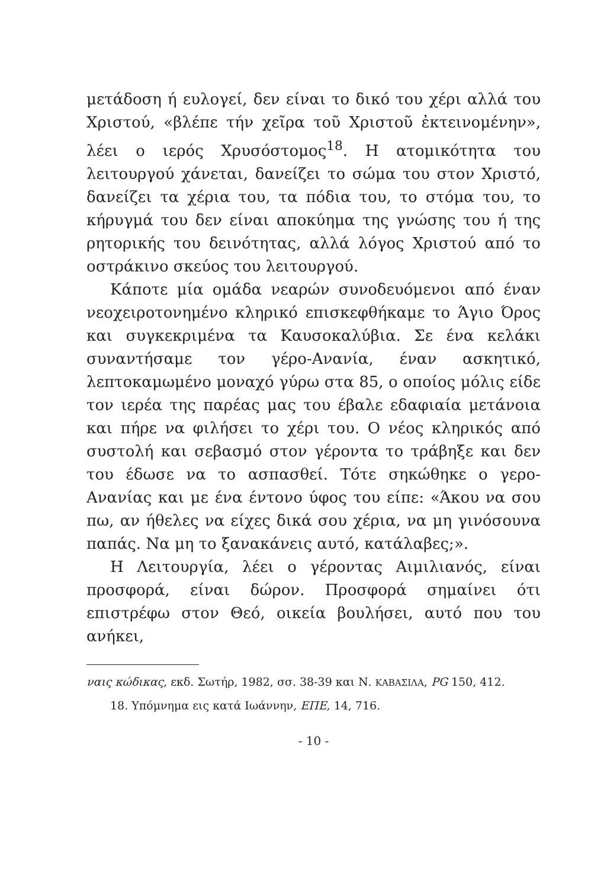μετάδοση ή ευλογεί, δεν είναι το δικό του χέρι αλλά του Χριστού, «βλέπε τήν χεῖρα τοῦ Χριστοῦ ἐκτεινομένην», λέει ο ιερός Χρυσόστομος<sup>18</sup>. Η ατομικότητα του λειτουργού χάνεται, δανείζει το σώμα του στον Χριστό, δανείζει τα χέρια του, τα πόδια του, το στόμα του, το κήρυγμά του δεν είναι αποκύημα της γνώσης του ή της ρητορικής του δεινότητας, αλλά λόγος Χριστού από το οστράκινο σκεύος του λειτουργού.
Κάποτε μία ομάδα νεαρών συνοδευόμενοι από έναν νεοχειροτονημένο κληρικό επισκεφθήκαμε το Άγιο Όρος και συγκεκριμένα τα Καυσοκαλύβια. Σε ένα κελάκι συναντήσαμε τον γέρο-Ανανία, έναν ασκητικό, λεπτοκαμωμένο μοναχό γύρω στα 85, ο οποίος μόλις είδε τον ιερέα της παρέας μας του έβαλε εδαφιαία μετάνοια και πήρε να φιλήσει το χέρι του. Ο νέος κληρικός από συστολή και σεβασμό στον γέροντα το τράβηξε και δεν του έδωσε να το ασπασθεί. Τότε σηκώθηκε ο γερο-Ανανίας και με ένα έντονο ύφος του είπε: «Άκου να σου πω, αν ήθελες να είχες δικά σου χέρια, να μη γινόσουνα παπάς. Να μη το ξανακάνεις αυτό, κατάλαβες;».
Η Λειτουργία, λέει ο γέροντας Αιμιλιανός, είναι προσφορά, είναι δώρον. Προσφορά σημαίνει ότι επιστρέφω στον Θεό, οικεία βουλήσει, αυτό που του ανήκει,
ναις κώδικας, εκδ. Σωτήρ, 1982, σσ. 38-39 και Ν. ΚΑΒΑΣΙΛΑ, PG 150, 412.
18. Υπόμνημα εις κατά Ιωάννην, ΕΠΕ, 14, 716.
- 10 -